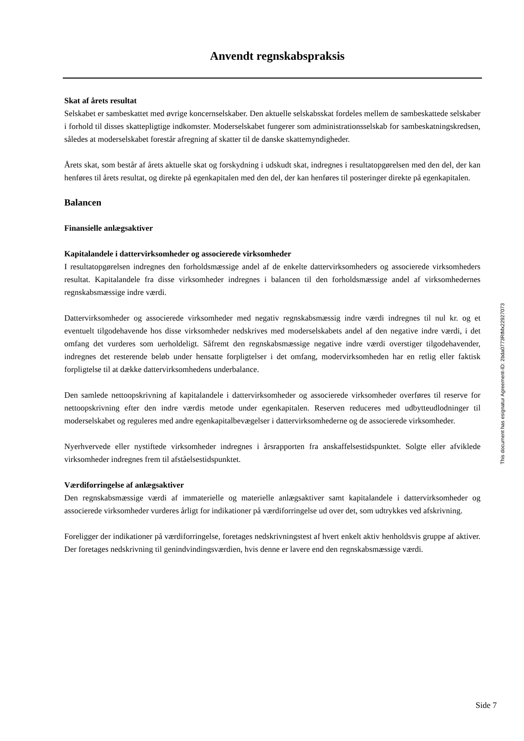Anvendt regnskabspraksis
Skat af årets resultat
Selskabet er sambeskattet med øvrige koncernselskaber. Den aktuelle selskabsskat fordeles mellem de sambeskattede selskaber i forhold til disses skattepligtige indkomster. Moderselskabet fungerer som administrationsselskab for sambeskatningskredsen, således at moderselskabet forestår afregning af skatter til de danske skattemyndigheder.
Årets skat, som består af årets aktuelle skat og forskydning i udskudt skat, indregnes i resultatopgørelsen med den del, der kan henføres til årets resultat, og direkte på egenkapitalen med den del, der kan henføres til posteringer direkte på egenkapitalen.
Balancen
Finansielle anlægsaktiver
Kapitalandele i dattervirksomheder og associerede virksomheder
I resultatopgørelsen indregnes den forholdsmæssige andel af de enkelte dattervirksomheders og associerede virksomheders resultat. Kapitalandele fra disse virksomheder indregnes i balancen til den forholdsmæssige andel af virksomhedernes regnskabsmæssige indre værdi.
Dattervirksomheder og associerede virksomheder med negativ regnskabsmæssig indre værdi indregnes til nul kr. og et eventuelt tilgodehavende hos disse virksomheder nedskrives med moderselskabets andel af den negative indre værdi, i det omfang det vurderes som uerholdeligt. Såfremt den regnskabsmæssige negative indre værdi overstiger tilgodehavender, indregnes det resterende beløb under hensatte forpligtelser i det omfang, modervirksomheden har en retlig eller faktisk forpligtelse til at dække dattervirksomhedens underbalance.
Den samlede nettoopskrivning af kapitalandele i dattervirksomheder og associerede virksomheder overføres til reserve for nettoopskrivning efter den indre værdis metode under egenkapitalen. Reserven reduceres med udbytteudlodninger til moderselskabet og reguleres med andre egenkapitalbevægelser i dattervirksomhederne og de associerede virksomheder.
Nyerhvervede eller nystiftede virksomheder indregnes i årsrapporten fra anskaffelsestidspunktet. Solgte eller afviklede virksomheder indregnes frem til afståelsestidspunktet.
Værdiforringelse af anlægsaktiver
Den regnskabsmæssige værdi af immaterielle og materielle anlægsaktiver samt kapitalandele i dattervirksomheder og associerede virksomheder vurderes årligt for indikationer på værdiforringelse ud over det, som udtrykkes ved afskrivning.
Foreligger der indikationer på værdiforringelse, foretages nedskrivningstest af hvert enkelt aktiv henholdsvis gruppe af aktiver. Der foretages nedskrivning til genindvindingsværdien, hvis denne er lavere end den regnskabsmæssige værdi.
This document has esignatur Agreement-ID: 2bda0773RtMx22927073
Side 7